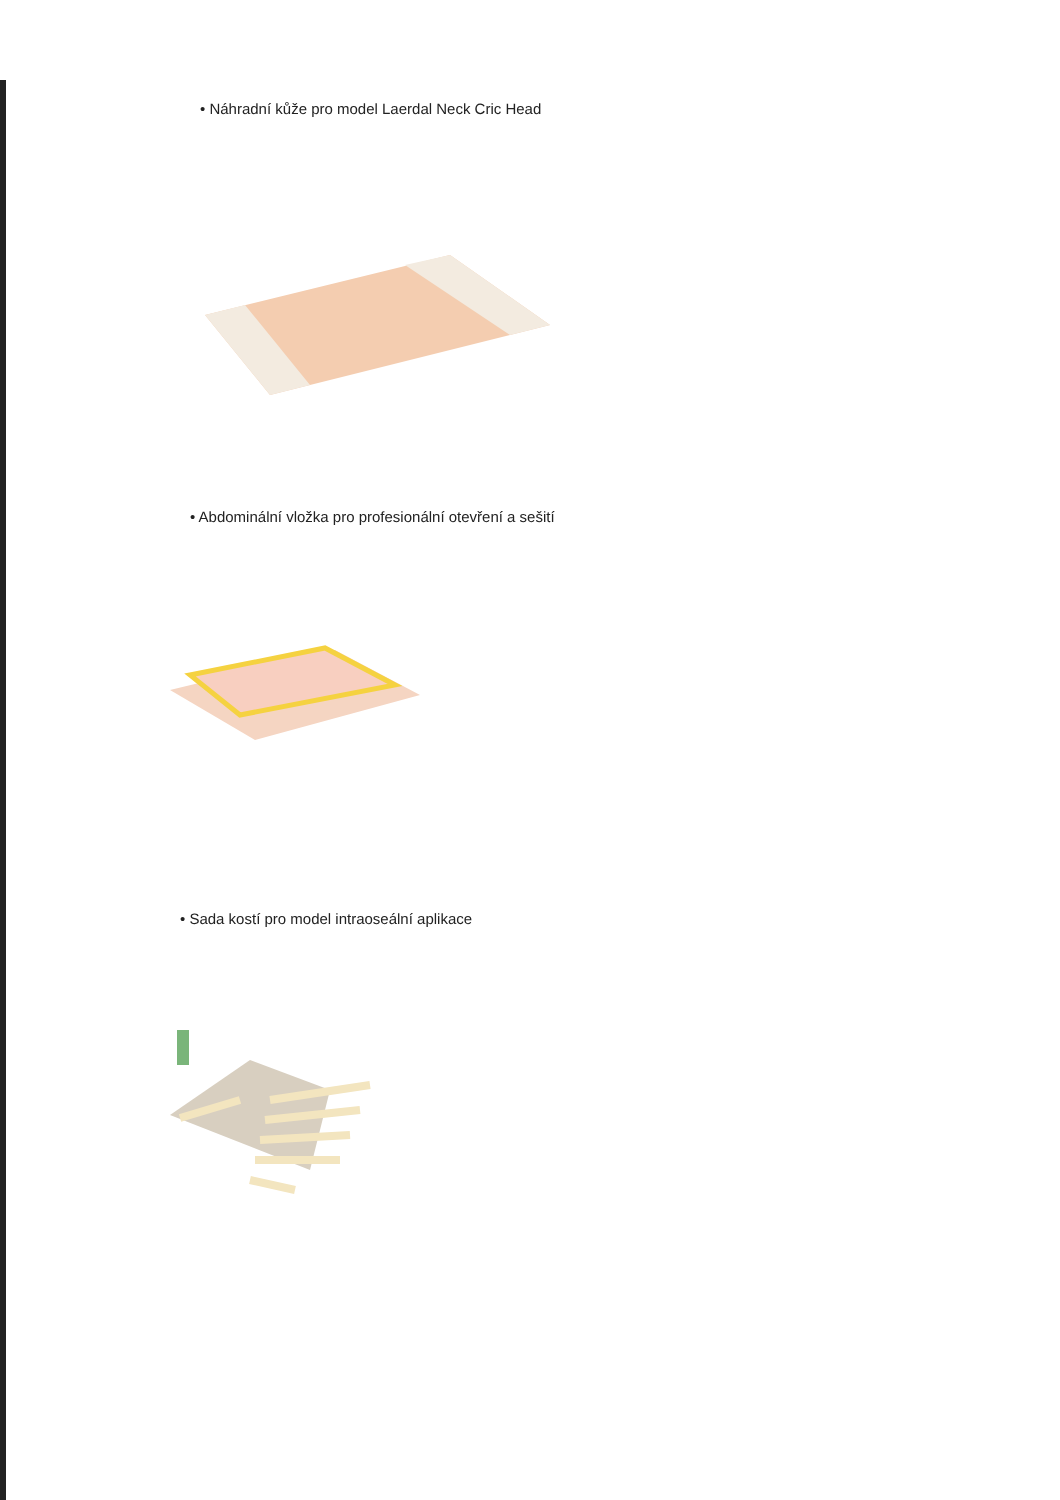• Náhradní kůže pro model Laerdal Neck Cric Head
• Abdominální vložka pro profesionální otevření a sešití
• Sada kostí pro model intraoseální aplikace